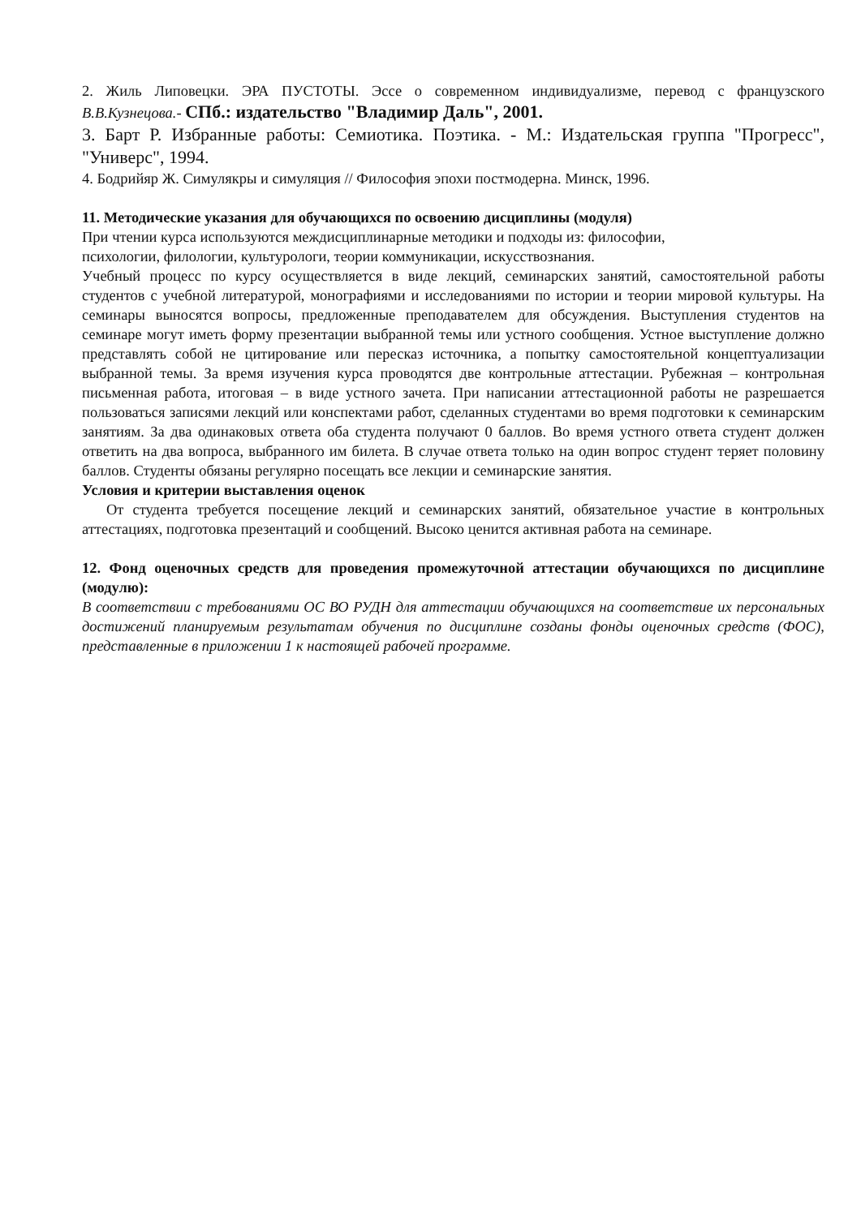2. Жиль Липовецки. ЭРА ПУСТОТЫ. Эссе о современном индивидуализме, перевод с французского В.В.Кузнецова.- СПб.: издательство "Владимир Даль", 2001.
3. Барт Р. Избранные работы: Семиотика. Поэтика. - М.: Издательская группа "Прогресс", "Универс", 1994.
4. Бодрийяр Ж. Симулякры и симуляция // Философия эпохи постмодерна. Минск, 1996.
11. Методические указания для обучающихся по освоению дисциплины (модуля)
При чтении курса используются междисциплинарные методики и подходы из: философии,
психологии, филологии, культурологи, теории коммуникации, искусствознания.
Учебный процесс по курсу осуществляется в виде лекций, семинарских занятий, самостоятельной работы студентов с учебной литературой, монографиями и исследованиями по истории и теории мировой культуры. На семинары выносятся вопросы, предложенные преподавателем для обсуждения. Выступления студентов на семинаре могут иметь форму презентации выбранной темы или устного сообщения. Устное выступление должно представлять собой не цитирование или пересказ источника, а попытку самостоятельной концептуализации выбранной темы. За время изучения курса проводятся две контрольные аттестации. Рубежная – контрольная письменная работа, итоговая – в виде устного зачета. При написании аттестационной работы не разрешается пользоваться записями лекций или конспектами работ, сделанных студентами во время подготовки к семинарским занятиям. За два одинаковых ответа оба студента получают 0 баллов. Во время устного ответа студент должен ответить на два вопроса, выбранного им билета. В случае ответа только на один вопрос студент теряет половину баллов. Студенты обязаны регулярно посещать все лекции и семинарские занятия.
Условия и критерии выставления оценок
От студента требуется посещение лекций и семинарских занятий, обязательное участие в контрольных аттестациях, подготовка презентаций и сообщений. Высоко ценится активная работа на семинаре.
12. Фонд оценочных средств для проведения промежуточной аттестации обучающихся по дисциплине (модулю):
В соответствии с требованиями ОС ВО РУДН для аттестации обучающихся на соответствие их персональных достижений планируемым результатам обучения по дисциплине созданы фонды оценочных средств (ФОС), представленные в приложении 1 к настоящей рабочей программе.